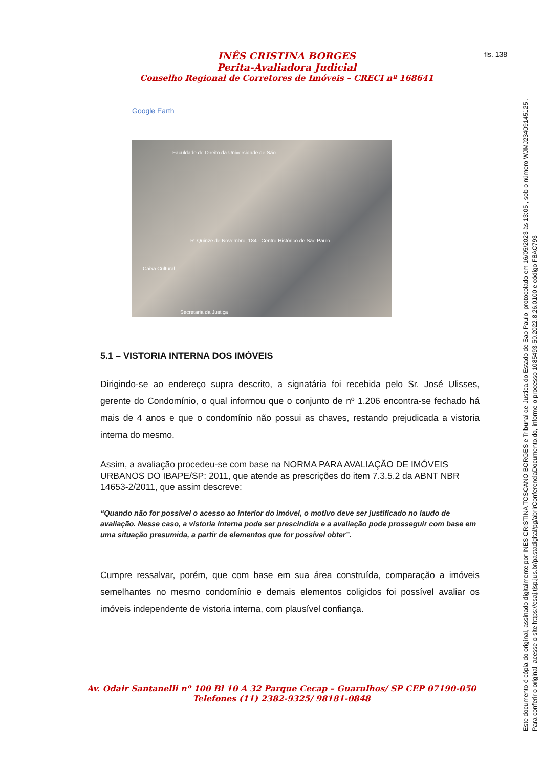INÊS CRISTINA BORGES
Perita-Avaliadora Judicial
Conselho Regional de Corretores de Imóveis – CRECI nº 168641
fls. 138
Google Earth
Faculdade de Direito da Universidade de São...
R. Quinze de Novembro, 184 - Centro Histórico de São Paulo
Caixa Cultural
Secretaria da Justiça
5.1 – VISTORIA INTERNA DOS IMÓVEIS
Dirigindo-se ao endereço supra descrito, a signatária foi recebida pelo Sr. José Ulisses, gerente do Condomínio, o qual informou que o conjunto de nº 1.206 encontra-se fechado há mais de 4 anos e que o condomínio não possui as chaves, restando prejudicada a vistoria interna do mesmo.
Assim, a avaliação procedeu-se com base na NORMA PARA AVALIAÇÃO DE IMÓVEIS URBANOS DO IBAPE/SP: 2011, que atende as prescrições do item 7.3.5.2 da ABNT NBR 14653-2/2011, que assim descreve:
“Quando não for possível o acesso ao interior do imóvel, o motivo deve ser justificado no laudo de avaliação. Nesse caso, a vistoria interna pode ser prescindida e a avaliação pode prosseguir com base em uma situação presumida, a partir de elementos que for possível obter”.
Cumpre ressalvar, porém, que com base em sua área construída, comparação a imóveis semelhantes no mesmo condomínio e demais elementos coligidos foi possível avaliar os imóveis independente de vistoria interna, com plausível confiança.
Av. Odair Santanelli nº 100 Bl 10 A 32 Parque Cecap – Guarulhos/ SP CEP 07190-050
Telefones (11) 2382-9325/ 98181-0848
Este documento é cópia do original, assinado digitalmente por INES CRISTINA TOSCANO BORGES e Tribunal de Justica do Estado de Sao Paulo, protocolado em 16/05/2023 às 13:05 , sob o número WJMJ23409145125 .
Para conferir o original, acesse o site https://esaj.tjsp.jus.br/pastadigital/pg/abrirConferenciaDocumento.do, informe o processo 1085493-50.2022.8.26.0100 e código F8AC793.